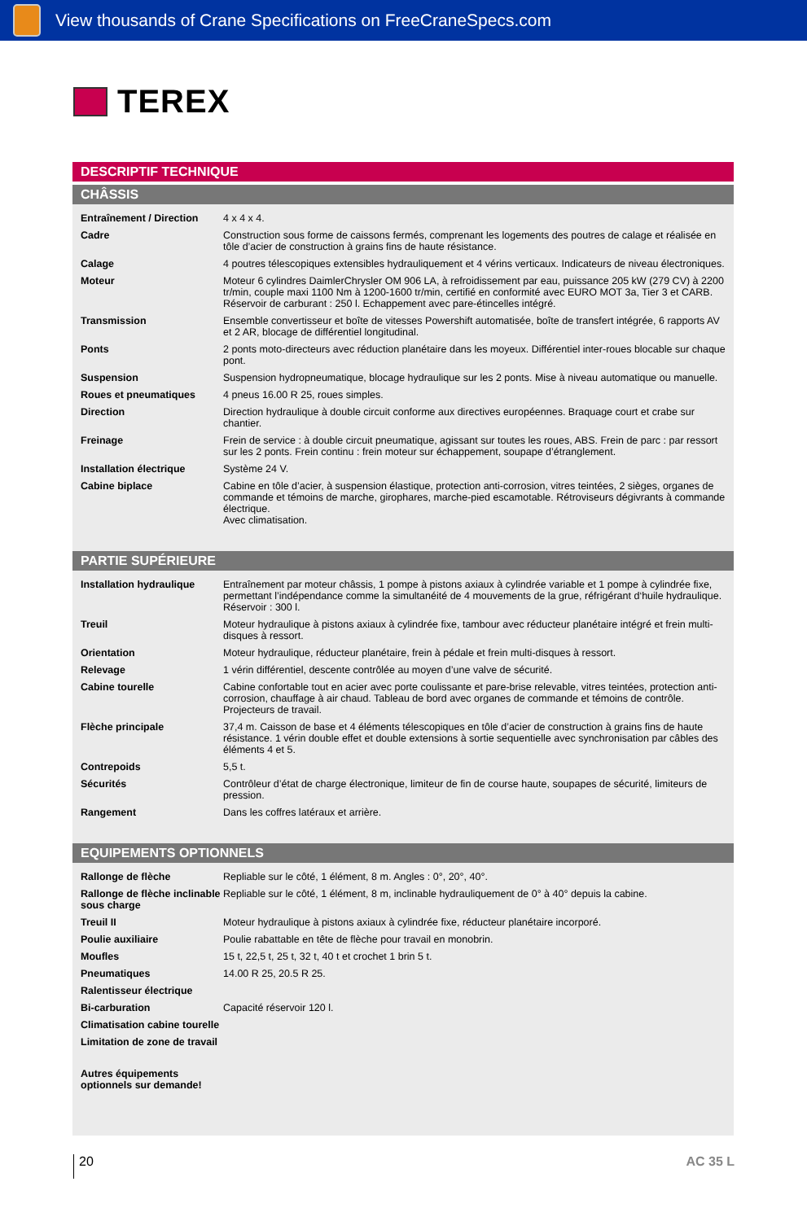View thousands of Crane Specifications on FreeCraneSpecs.com
TEREX
DESCRIPTIF TECHNIQUE
CHÂSSIS
| Entraînement / Direction | 4 x 4 x 4. |
| Cadre | Construction sous forme de caissons fermés, comprenant les logements des poutres de calage et réalisée en tôle d’acier de construction à grains fins de haute résistance. |
| Calage | 4 poutres télescopiques extensibles hydrauliquement et 4 vérins verticaux. Indicateurs de niveau électroniques. |
| Moteur | Moteur 6 cylindres DaimlerChrysler OM 906 LA, à refroidissement par eau, puissance 205 kW (279 CV) à 2200 tr/min, couple maxi 1100 Nm à 1200-1600 tr/min, certifié en conformité avec EURO MOT 3a, Tier 3 et CARB. Réservoir de carburant : 250 l. Echappement avec pare-étincelles intégré. |
| Transmission | Ensemble convertisseur et boîte de vitesses Powershift automatisée, boîte de transfert intégrée, 6 rapports AV et 2 AR, blocage de différentiel longitudinal. |
| Ponts | 2 ponts moto-directeurs avec réduction planétaire dans les moyeux. Différentiel inter-roues blocable sur chaque pont. |
| Suspension | Suspension hydropneumatique, blocage hydraulique sur les 2 ponts. Mise à niveau automatique ou manuelle. |
| Roues et pneumatiques | 4 pneus 16.00 R 25, roues simples. |
| Direction | Direction hydraulique à double circuit conforme aux directives européennes. Braquage court et crabe sur chantier. |
| Freinage | Frein de service : à double circuit pneumatique, agissant sur toutes les roues, ABS. Frein de parc : par ressort sur les 2 ponts. Frein continu : frein moteur sur échappement, soupape d’étranglement. |
| Installation électrique | Système 24 V. |
| Cabine biplace | Cabine en tôle d’acier, à suspension élastique, protection anti-corrosion, vitres teintées, 2 sièges, organes de commande et témoins de marche, girophares, marche-pied escamotable. Rétroviseurs dégivrants à commande électrique. Avec climatisation. |
PARTIE SUPÉRIEURE
| Installation hydraulique | Entraînement par moteur châssis, 1 pompe à pistons axiaux à cylindrée variable et 1 pompe à cylindrée fixe, permettant l’indépendance comme la simultanéité de 4 mouvements de la grue, réfrigérant d‘huile hydraulique. Réservoir : 300 l. |
| Treuil | Moteur hydraulique à pistons axiaux à cylindrée fixe, tambour avec réducteur planétaire intégré et frein multi-disques à ressort. |
| Orientation | Moteur hydraulique, réducteur planétaire, frein à pédale et frein multi-disques à ressort. |
| Relevage | 1 vérin différentiel, descente contrôlée au moyen d’une valve de sécurité. |
| Cabine tourelle | Cabine confortable tout en acier avec porte coulissante et pare-brise relevable, vitres teintées, protection anti-corrosion, chauffage à air chaud. Tableau de bord avec organes de commande et témoins de contrôle. Projecteurs de travail. |
| Flèche principale | 37,4 m. Caisson de base et 4 éléments télescopiques en tôle d’acier de construction à grains fins de haute résistance. 1 vérin double effet et double extensions à sortie sequentielle avec synchronisation par câbles des éléments 4 et 5. |
| Contrepoids | 5,5 t. |
| Sécurités | Contrôleur d’état de charge électronique, limiteur de fin de course haute, soupapes de sécurité, limiteurs de pression. |
| Rangement | Dans les coffres latéraux et arrière. |
EQUIPEMENTS OPTIONNELS
| Rallonge de flèche | Repliable sur le côté, 1 élément, 8 m. Angles : 0°, 20°, 40°. |
| Rallonge de flèche inclinable sous charge | Repliable sur le côté, 1 élément, 8 m, inclinable hydrauliquement de 0° à 40° depuis la cabine. |
| Treuil II | Moteur hydraulique à pistons axiaux à cylindrée fixe, réducteur planétaire incorporé. |
| Poulie auxiliaire | Poulie rabattable en tête de flèche pour travail en monobrin. |
| Moufles | 15 t, 22,5 t, 25 t, 32 t, 40 t et crochet 1 brin 5 t. |
| Pneumatiques | 14.00 R 25, 20.5 R 25. |
| Ralentisseur électrique | |
| Bi-carburation | Capacité réservoir 120 l. |
| Climatisation cabine tourelle | |
| Limitation de zone de travail | |
| Autres équipements optionnels sur demande! | |
20 AC 35 L